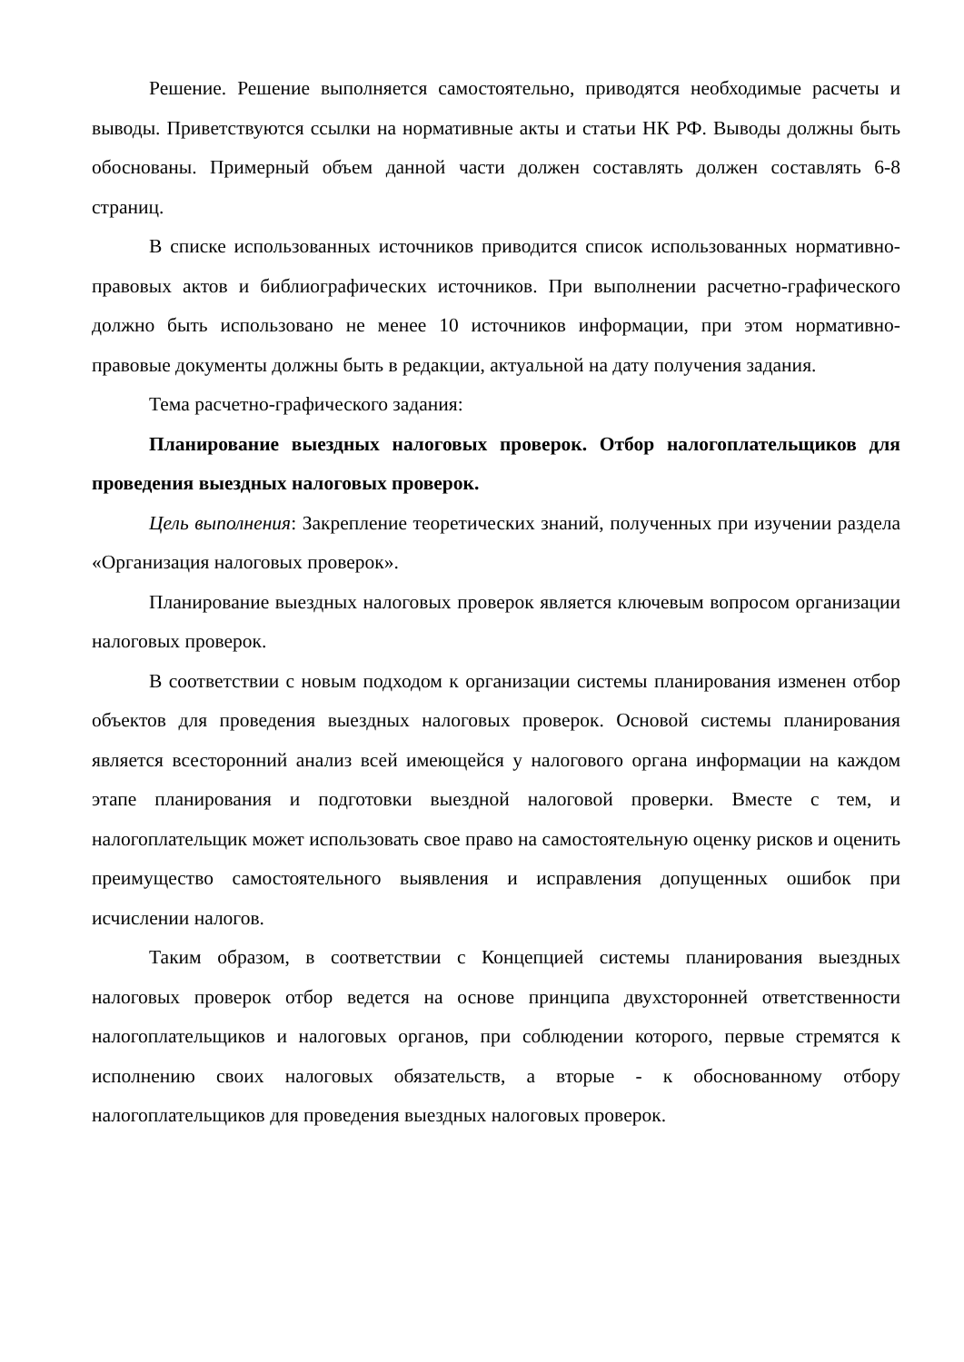Решение. Решение выполняется самостоятельно, приводятся необходимые расчеты и выводы. Приветствуются ссылки на нормативные акты и статьи НК РФ. Выводы должны быть обоснованы. Примерный объем данной части должен составлять должен составлять 6-8 страниц.
В списке использованных источников приводится список использованных нормативно-правовых актов и библиографических источников. При выполнении расчетно-графического должно быть использовано не менее 10 источников информации, при этом нормативно-правовые документы должны быть в редакции, актуальной на дату получения задания.
Тема расчетно-графического задания:
Планирование выездных налоговых проверок. Отбор налогоплательщиков для проведения выездных налоговых проверок.
Цель выполнения: Закрепление теоретических знаний, полученных при изучении раздела «Организация налоговых проверок».
Планирование выездных налоговых проверок является ключевым вопросом организации налоговых проверок.
В соответствии с новым подходом к организации системы планирования изменен отбор объектов для проведения выездных налоговых проверок. Основой системы планирования является всесторонний анализ всей имеющейся у налогового органа информации на каждом этапе планирования и подготовки выездной налоговой проверки. Вместе с тем, и налогоплательщик может использовать свое право на самостоятельную оценку рисков и оценить преимущество самостоятельного выявления и исправления допущенных ошибок при исчислении налогов.
Таким образом, в соответствии с Концепцией системы планирования выездных налоговых проверок отбор ведется на основе принципа двухсторонней ответственности налогоплательщиков и налоговых органов, при соблюдении которого, первые стремятся к исполнению своих налоговых обязательств, а вторые - к обоснованному отбору налогоплательщиков для проведения выездных налоговых проверок.